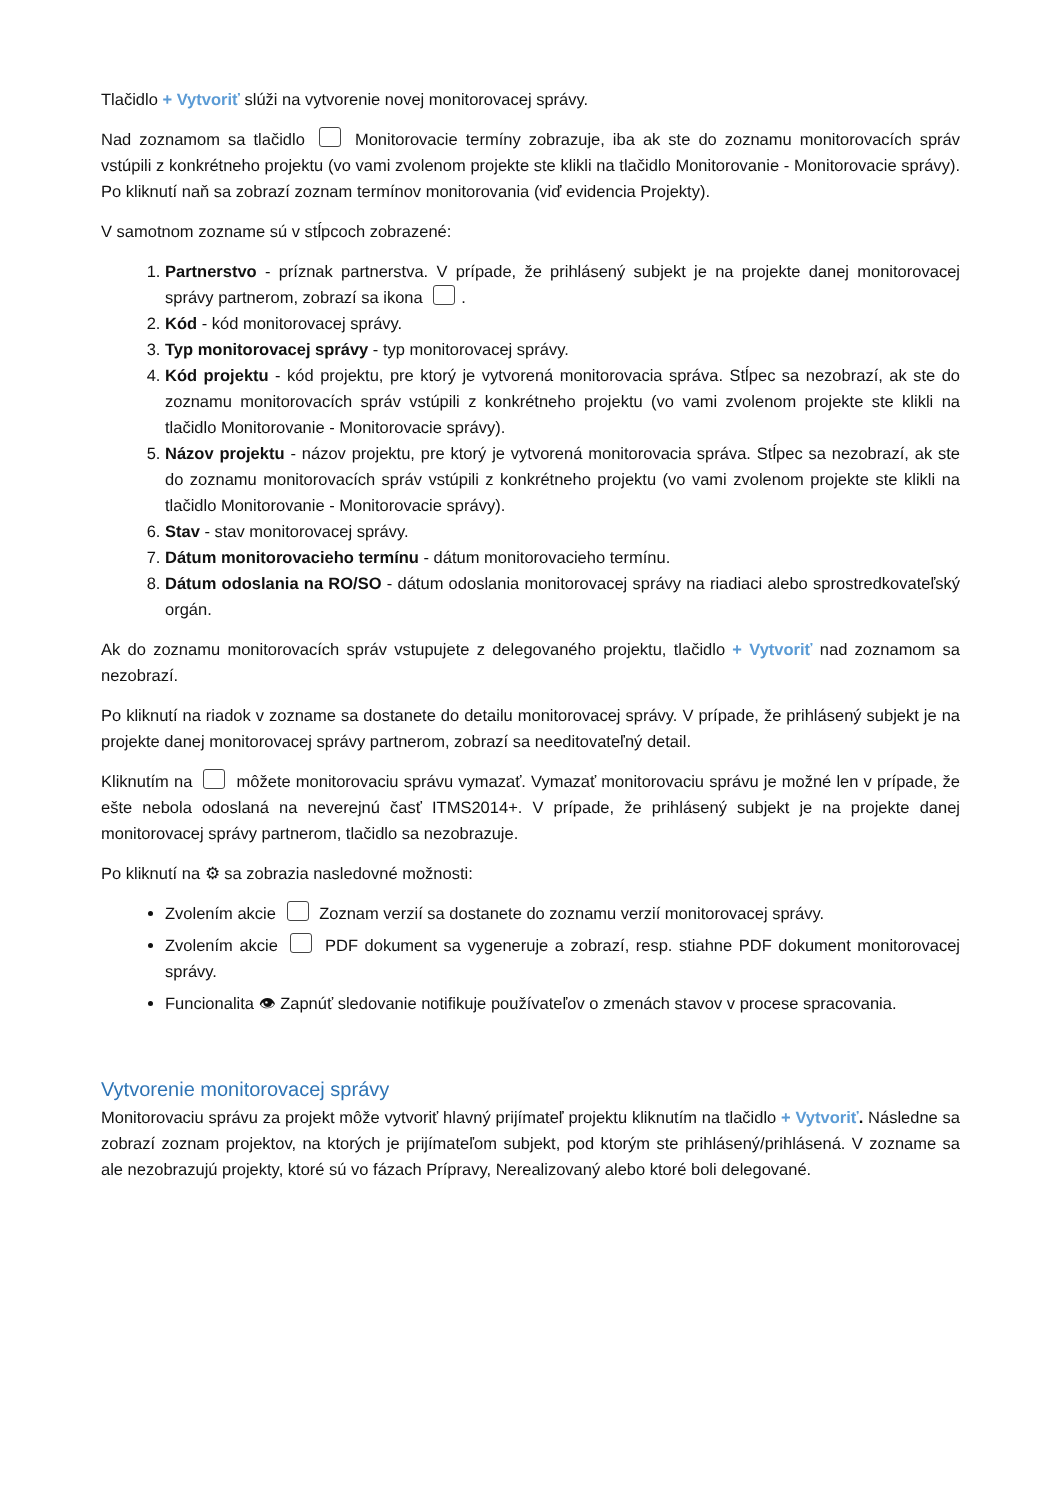Tlačidlo + Vytvoriť slúži na vytvorenie novej monitorovacej správy.
Nad zoznamom sa tlačidlo Monitorovacie termíny zobrazuje, iba ak ste do zoznamu monitorovacích správ vstúpili z konkrétneho projektu (vo vami zvolenom projekte ste klikli na tlačidlo Monitorovanie - Monitorovacie správy). Po kliknutí naň sa zobrazí zoznam termínov monitorovania (viď evidencia Projekty).
V samotnom zozname sú v stĺpcoch zobrazené:
1. Partnerstvo - príznak partnerstva. V prípade, že prihlásený subjekt je na projekte danej monitorovacej správy partnerom, zobrazí sa ikona .
2. Kód - kód monitorovacej správy.
3. Typ monitorovacej správy - typ monitorovacej správy.
4. Kód projektu - kód projektu, pre ktorý je vytvorená monitorovacia správa. Stĺpec sa nezobrazí, ak ste do zoznamu monitorovacích správ vstúpili z konkrétneho projektu (vo vami zvolenom projekte ste klikli na tlačidlo Monitorovanie - Monitorovacie správy).
5. Názov projektu - názov projektu, pre ktorý je vytvorená monitorovacia správa. Stĺpec sa nezobrazí, ak ste do zoznamu monitorovacích správ vstúpili z konkrétneho projektu (vo vami zvolenom projekte ste klikli na tlačidlo Monitorovanie - Monitorovacie správy).
6. Stav - stav monitorovacej správy.
7. Dátum monitorovacieho termínu - dátum monitorovacieho termínu.
8. Dátum odoslania na RO/SO - dátum odoslania monitorovacej správy na riadiaci alebo sprostredkovateľský orgán.
Ak do zoznamu monitorovacích správ vstupujete z delegovaného projektu, tlačidlo + Vytvoriť nad zoznamom sa nezobrazí.
Po kliknutí na riadok v zozname sa dostanete do detailu monitorovacej správy. V prípade, že prihlásený subjekt je na projekte danej monitorovacej správy partnerom, zobrazí sa needitovateľný detail.
Kliknutím na môžete monitorovaciu správu vymazať. Vymazať monitorovaciu správu je možné len v prípade, že ešte nebola odoslaná na neverejnú časť ITMS2014+. V prípade, že prihlásený subjekt je na projekte danej monitorovacej správy partnerom, tlačidlo sa nezobrazuje.
Po kliknutí na ⚙ sa zobrazia nasledovné možnosti:
Zvolením akcie Zoznam verzií sa dostanete do zoznamu verzií monitorovacej správy.
Zvolením akcie PDF dokument sa vygeneruje a zobrazí, resp. stiahne PDF dokument monitorovacej správy.
Funcionalita 👁 Zapnúť sledovanie notifikuje používateľov o zmenách stavov v procese spracovania.
Vytvorenie monitorovacej správy
Monitorovaciu správu za projekt môže vytvoriť hlavný prijímateľ projektu kliknutím na tlačidlo + Vytvoriť. Následne sa zobrazí zoznam projektov, na ktorých je prijímateľom subjekt, pod ktorým ste prihlásený/prihlásená. V zozname sa ale nezobrazujú projekty, ktoré sú vo fázach Prípravy, Nerealizovaný alebo ktoré boli delegované.